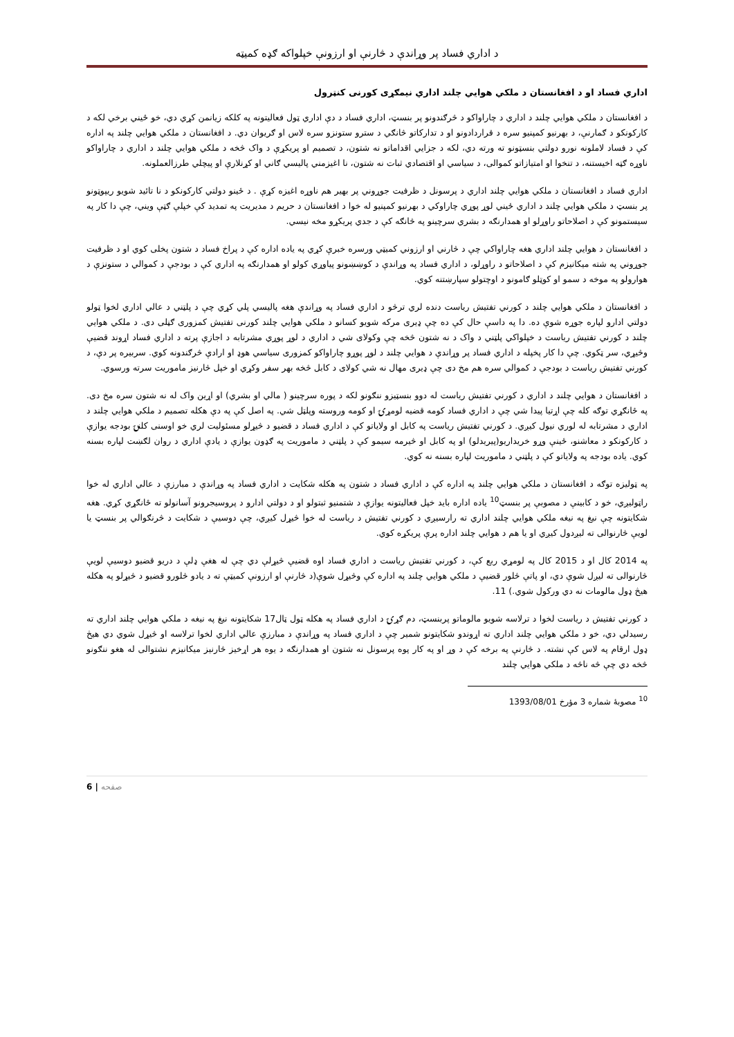د اداري فساد پر وړاندې د څارنې او ارزونې خپلواکه ګډه کمیټه
اداري فساد او د افغانستان د ملکي هوايي چلند اداري نیمګړی کورنی کنټرول
د افغانستان د ملکي هوايي چلند د اداري د چاراواکو د څرګندونو پر بنسټ، اداري فساد د دې اداري ټول فعالیتونه په کلکه زیانمن کړي دي، خو ځيني برخي لکه د کارکونکو د ګمارنې، د بهرنیو کمپنیو سره د قراردادونو او د تدارکاتو څانګي د سترو ستونزو سره لاس او ګریوان دي. د افغانستان د ملکي هوايي چلند په اداره کې د فساد لاملونه نورو دولتي بنسټونو ته ورته دي، لکه د جزايي اقداماتو نه شتون، د تصمیم او پریکړې د واک څخه د ملکي هوايي چلند د اداري د چاراواکو ناوړه ګټه اخیستنه، د تنخوا او امتیازاتو کموالی، د سیاسي او اقتصادي ثبات نه شتون، نا اغیزمني پالیسي ګاني او کړنلارې او پیچلي طرزالعملونه.
اداري فساد د افغانستان د ملکي هوايي چلند اداري د پرسونل د ظرفیت جوړوني پر بهیر هم ناوړه اغیزه کړې . د ځينو دولتي کارکونکو د نا تائید شویو ریپوټونو پر بنسټ د ملکي هوايي چلند د اداري ځيني لوړ پوړي چاراوکي د بهرنیو کمپنیو له خوا د افغانستان د حریم د مدیریت په تمدید کې خپلې ګټې ویني، چې دا کار په سیستمونو کې د اصلاحاتو راوړلو او همدارنګه د بشري سرچینو په څانګه کې د جدي پریکړو مخه نیسي.
د افغانستان د هوايي چلند اداري هغه چاراواکي چې د څارني او ارزوني کمیټي ورسره خبرې کړي په یاده اداره کې د پراخ فساد د شتون پخلی کوي او د ظرفیت جوړوني په شته میکانیزم کې د اصلاحاتو د راوړلو، د اداري فساد په وړاندې د کوښښونو پیاوړي کولو او همدارنګه په اداري کې د بودجې د کموالي د ستونزې د هوارولو په موخه د سمو او کوټلو ګامونو د اوچتولو سپارښتنه کوي.
د افغانستان د ملکي هوايي چلند د کورني تفتیش ریاست دنده لري ترڅو د اداري فساد په وړاندې هغه پالیسي پلي کړي چې د پلټني د عالي اداري لخوا ټولو دولتي ادارو لپاره جوړه شوې ده. دا په داسې حال کې ده چې ډیری مرکه شویو کسانو د ملکي هوايي چلند کورنی تفتیش کمزوری ګڼلی دی. د ملکي هوايي چلند د کورني تفتیش ریاست د خپلواکي پلټني د واک د نه شتون څخه چې وکولای شي د اداري د لوړ پوړي مشرتابه د اجازې پرته د اداري فساد اړوند قضیې وڅیړي، سر ټکوي. چې دا کار پخپله د اداري فساد پر وړاندې د هوايي چلند د لوړ پوړو چاراواکو کمزوری سیاسي هوډ او ارادې څرګندونه کوي. سربیره پر دې، د کورني تفتیش ریاست د بودجې د کموالي سره هم مخ دی چې ډیری مهال نه شي کولای د کابل څخه بهر سفر وکړي او خپل څارنیز ماموریت سرته ورسوي.
د افغانستان د هوايي چلند د اداري د کورني تفتیش ریاست له دوو بنسټیزو ننګونو لکه د پوره سرچینو ( مالي او بشري) او اړین واک له نه شتون سره مخ دی. په ځانګړي توګه کله چې اړتیا پیدا شي چې د اداري فساد کومه قضیه لومړۍ او کومه وروسته وپلټل شي. په اصل کې په دې هکله تصمیم د ملکي هوايي چلند د اداري د مشرتابه له لوري نیول کیږي. د کورني تفتیش ریاست په کابل او ولایاتو کې د اداري فساد د قضیو د څیړلو مسئولیت لري خو اوسنی کلنۍ بودجه یوازې د کارکونکو د معاشنو، ځینې وړو خریداریو(پیریدلو) او په کابل او څیرمه سیمو کې د پلټني د ماموریت په ګډون یوازې د یادې اداري د روان لګښت لپاره بسنه کوي. یاده بودجه په ولایاتو کې د پلټني د ماموریت لپاره بسنه نه کوي.
په ټولیزه توګه د افغانستان د ملکي هوايي چلند په اداره کې د اداري فساد د شتون په هکله شکایت د اداري فساد په وړاندې د مبارزې د عالي اداري له خوا راټولیږي، خو د کابینې د مصوبې پر بنسټ<sup>10</sup> یاده اداره باید خپل فعالیتونه یوازې د شتمنیو ثبتولو او د دولتي ادارو د پروسیجرونو آسانولو ته ځانګړي کړي. هغه شکایتونه چې نیغ په نیغه ملکي هوايي چلند اداري ته رارسیږي د کورني تفتیش د ریاست له خوا څیړل کیږي، چې دوسیې د شکایت د څرنګوالي پر بنسټ یا لویې څارنوالی ته لیږدول کیږي او یا هم د هوايي چلند اداره پرې پریکړه کوي.
په 2014 کال او د 2015 کال په لومړي ربع کې، د کورني تفتیش ریاست د اداري فساد اوه قضیې څیړلې دي چې له هغې ډلې د دریو قضیو دوسیې لویې څارنوالی ته لیږل شوې دي، او پاتې څلور قضیې د ملکي هوايي چلند په اداره کې وڅیړل شوې(د څارنې او ارزونې کمیټې ته د یادو څلورو قضیو د څیړلو په هکله هیڅ ډول مالومات نه دي ورکول شوي.) 11.
د کورني تفتیش د ریاست لخوا د ترلاسه شویو مالوماتو پربنسټ، دم ګړۍ د اداري فساد په هکله ټول ټال17 شکایتونه نیغ په نیغه د ملکي هوايي چلند اداري ته رسیدلي دي، خو د ملکي هوايي چلند اداري ته اړوندو شکایتونو شمیر چې د اداري فساد په وړاندې د مبارزې عالي اداري لخوا ترلاسه او څیړل شوي دي هیڅ ډول ارقام په لاس کې نشته. د څارنې په برخه کې د وړ او په کار پوه پرسونل نه شتون او همدارنګه د یوه هر اړخیز څارنیز میکانیزم نشتوالی له هغو ننګونو څخه دي چې څه ناڅه د ملکي هوايي چلند
<sup>10</sup> مصوبۀ شماره 3 مؤرخ 1393/08/01
6 | صفحه